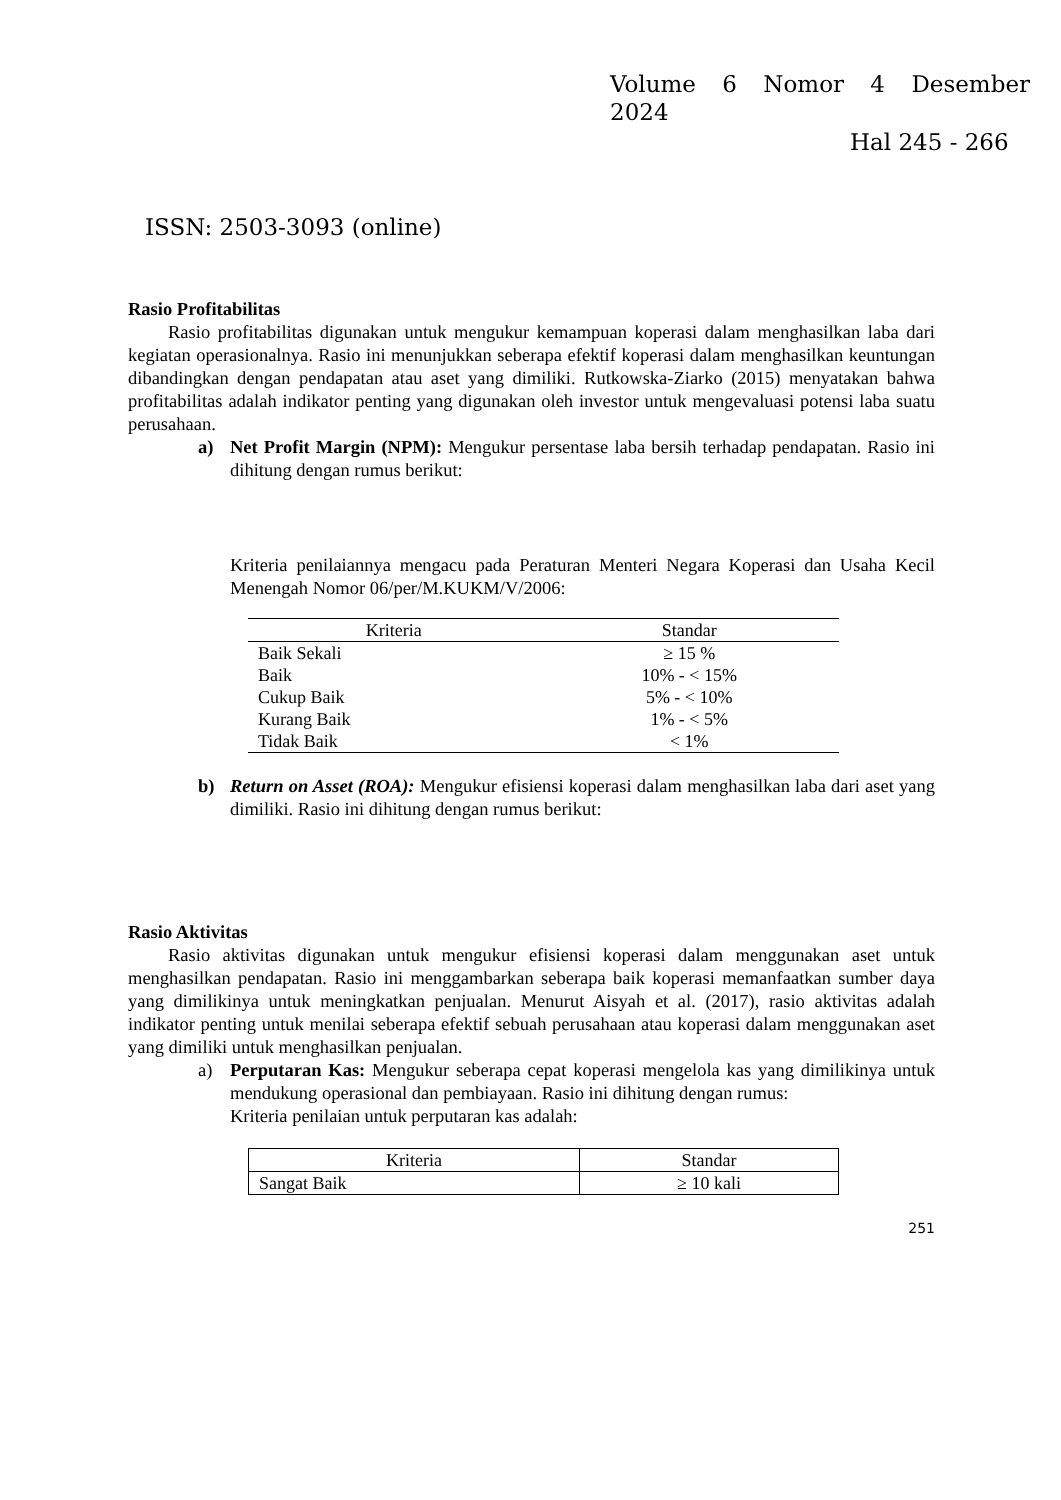Volume 6 Nomor 4 Desember
2024
Hal 245 - 266
ISSN: 2503-3093 (online)
Rasio Profitabilitas
Rasio profitabilitas digunakan untuk mengukur kemampuan koperasi dalam menghasilkan laba dari kegiatan operasionalnya. Rasio ini menunjukkan seberapa efektif koperasi dalam menghasilkan keuntungan dibandingkan dengan pendapatan atau aset yang dimiliki. Rutkowska-Ziarko (2015) menyatakan bahwa profitabilitas adalah indikator penting yang digunakan oleh investor untuk mengevaluasi potensi laba suatu perusahaan.
a) Net Profit Margin (NPM): Mengukur persentase laba bersih terhadap pendapatan. Rasio ini dihitung dengan rumus berikut:
Kriteria penilaiannya mengacu pada Peraturan Menteri Negara Koperasi dan Usaha Kecil Menengah Nomor 06/per/M.KUKM/V/2006:
| Kriteria | Standar |
| --- | --- |
| Baik Sekali | ≥ 15 % |
| Baik | 10% - < 15% |
| Cukup Baik | 5% - < 10% |
| Kurang Baik | 1% - < 5% |
| Tidak Baik | < 1% |
b) Return on Asset (ROA): Mengukur efisiensi koperasi dalam menghasilkan laba dari aset yang dimiliki. Rasio ini dihitung dengan rumus berikut:
Rasio Aktivitas
Rasio aktivitas digunakan untuk mengukur efisiensi koperasi dalam menggunakan aset untuk menghasilkan pendapatan. Rasio ini menggambarkan seberapa baik koperasi memanfaatkan sumber daya yang dimilikinya untuk meningkatkan penjualan. Menurut Aisyah et al. (2017), rasio aktivitas adalah indikator penting untuk menilai seberapa efektif sebuah perusahaan atau koperasi dalam menggunakan aset yang dimiliki untuk menghasilkan penjualan.
a) Perputaran Kas: Mengukur seberapa cepat koperasi mengelola kas yang dimilikinya untuk mendukung operasional dan pembiayaan. Rasio ini dihitung dengan rumus:
Kriteria penilaian untuk perputaran kas adalah:
| Kriteria | Standar |
| --- | --- |
| Sangat Baik | ≥ 10 kali |
251